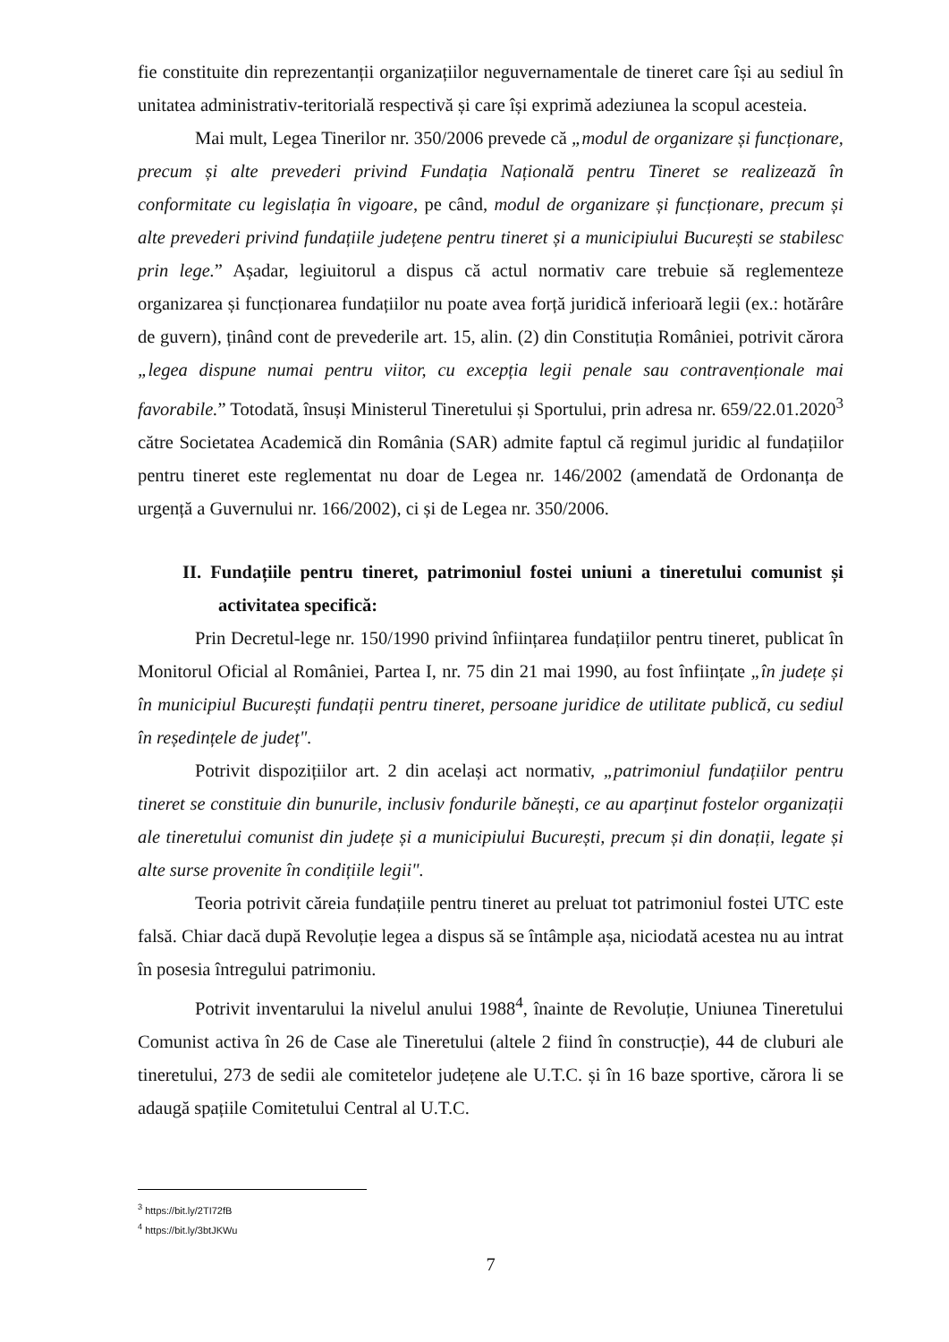fie constituite din reprezentanții organizațiilor neguvernamentale de tineret care își au sediul în unitatea administrativ-teritorială respectivă și care își exprimă adeziunea la scopul acesteia.
Mai mult, Legea Tinerilor nr. 350/2006 prevede că „modul de organizare și funcționare, precum și alte prevederi privind Fundația Națională pentru Tineret se realizează în conformitate cu legislația în vigoare, pe când, modul de organizare și funcționare, precum și alte prevederi privind fundațiile județene pentru tineret și a municipiului București se stabilesc prin lege.” Așadar, legiuitorul a dispus că actul normativ care trebuie să reglementeze organizarea și funcționarea fundațiilor nu poate avea forță juridică inferioară legii (ex.: hotărâre de guvern), ținând cont de prevederile art. 15, alin. (2) din Constituția României, potrivit cărora „legea dispune numai pentru viitor, cu excepția legii penale sau contravenționale mai favorabile.” Totodată, însuși Ministerul Tineretului și Sportului, prin adresa nr. 659/22.01.2020<sup>3</sup> către Societatea Academică din România (SAR) admite faptul că regimul juridic al fundațiilor pentru tineret este reglementat nu doar de Legea nr. 146/2002 (amendată de Ordonanța de urgență a Guvernului nr. 166/2002), ci și de Legea nr. 350/2006.
II. Fundațiile pentru tineret, patrimoniul fostei uniuni a tineretului comunist și activitatea specifică:
Prin Decretul-lege nr. 150/1990 privind înființarea fundațiilor pentru tineret, publicat în Monitorul Oficial al României, Partea I, nr. 75 din 21 mai 1990, au fost înființate „în județe și în municipiul București fundații pentru tineret, persoane juridice de utilitate publică, cu sediul în reședințele de județ".
Potrivit dispozițiilor art. 2 din același act normativ, „patrimoniul fundațiilor pentru tineret se constituie din bunurile, inclusiv fondurile bănești, ce au aparținut fostelor organizații ale tineretului comunist din județe și a municipiului București, precum și din donații, legate și alte surse provenite în condițiile legii".
Teoria potrivit căreia fundațiile pentru tineret au preluat tot patrimoniul fostei UTC este falsă. Chiar dacă după Revoluție legea a dispus să se întâmple așa, niciodată acestea nu au intrat în posesia întregului patrimoniu.
Potrivit inventarului la nivelul anului 1988<sup>4</sup>, înainte de Revoluție, Uniunea Tineretului Comunist activa în 26 de Case ale Tineretului (altele 2 fiind în construcție), 44 de cluburi ale tineretului, 273 de sedii ale comitetelor județene ale U.T.C. și în 16 baze sportive, cărora li se adaugă spațiile Comitetului Central al U.T.C.
<sup>3</sup> https://bit.ly/2TI72fB
<sup>4</sup> https://bit.ly/3btJKWu
7